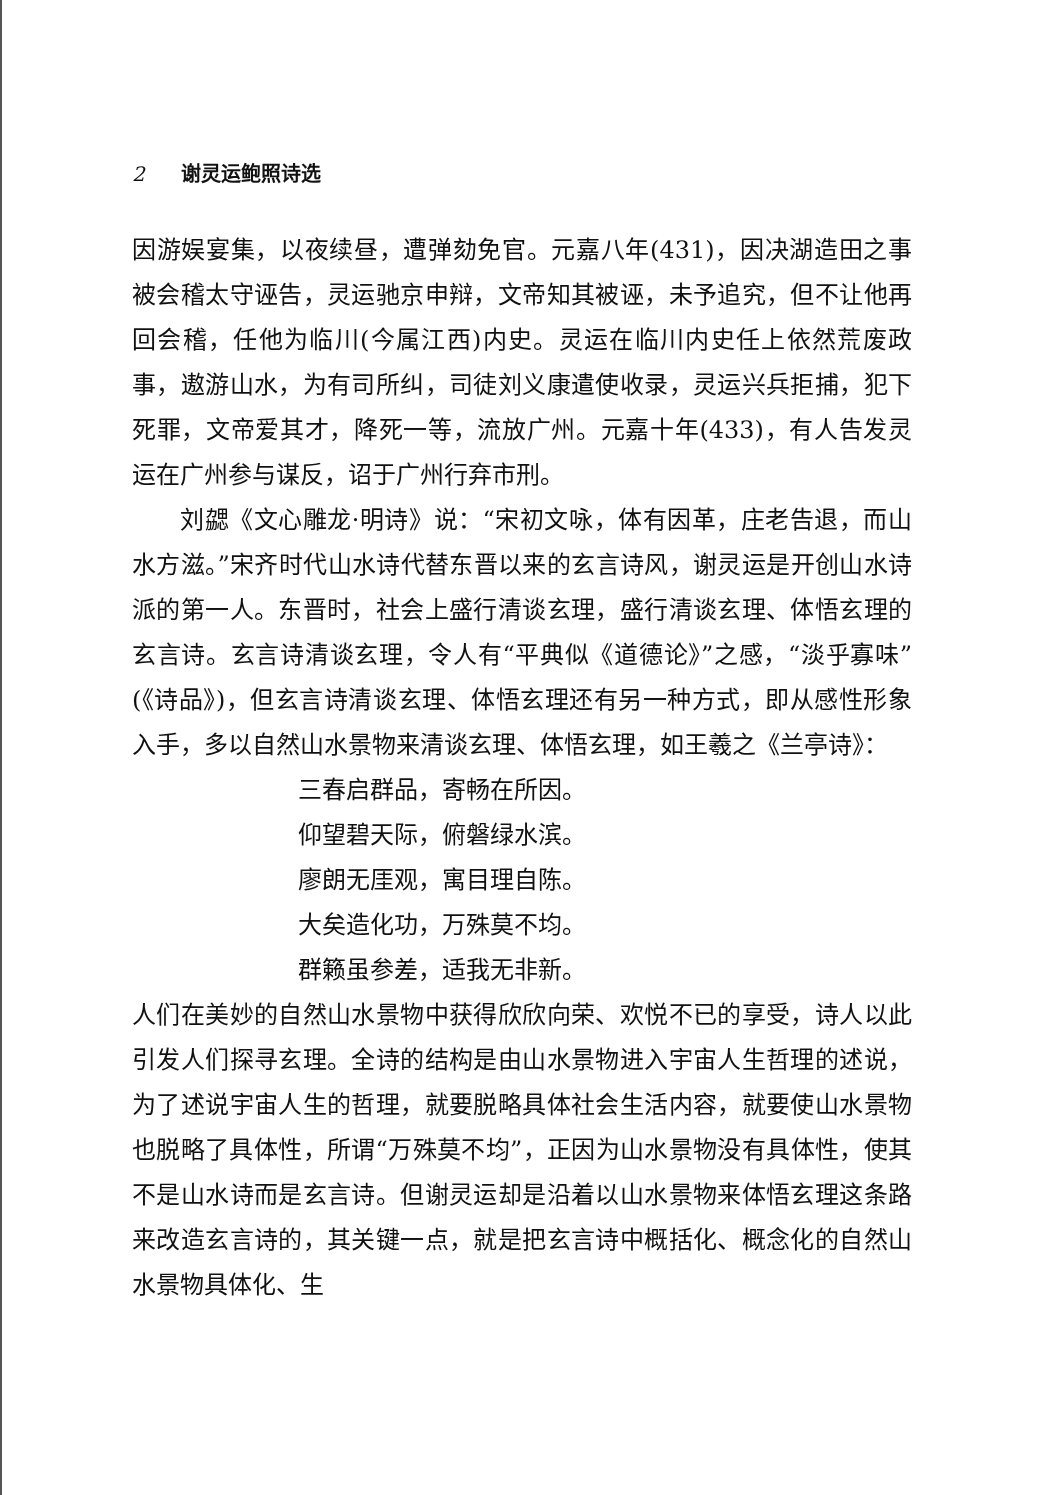2 谢灵运鲍照诗选
因游娱宴集，以夜续昼，遭弹劾免官。元嘉八年(431)，因决湖造田之事被会稽太守诬告，灵运驰京申辩，文帝知其被诬，未予追究，但不让他再回会稽，任他为临川(今属江西)内史。灵运在临川内史任上依然荒废政事，遨游山水，为有司所纠，司徒刘义康遣使收录，灵运兴兵拒捕，犯下死罪，文帝爱其才，降死一等，流放广州。元嘉十年(433)，有人告发灵运在广州参与谋反，诏于广州行弃市刑。
刘勰《文心雕龙·明诗》说：“宋初文咏，体有因革，庄老告退，而山水方滋。”宋齐时代山水诗代替东晋以来的玄言诗风，谢灵运是开创山水诗派的第一人。东晋时，社会上盛行清谈玄理，盛行清谈玄理、体悟玄理的玄言诗。玄言诗清谈玄理，令人有“平典似《道德论》”之感，“淡乎寡味”(《诗品》)，但玄言诗清谈玄理、体悟玄理还有另一种方式，即从感性形象入手，多以自然山水景物来清谈玄理、体悟玄理，如王羲之《兰亭诗》：
三春启群品，寄畅在所因。
仰望碧天际，俯磐绿水滨。
廖朗无厓观，寓目理自陈。
大矣造化功，万殊莫不均。
群籁虽参差，适我无非新。
人们在美妙的自然山水景物中获得欣欣向荣、欢悦不已的享受，诗人以此引发人们探寻玄理。全诗的结构是由山水景物进入宇宙人生哲理的述说，为了述说宇宙人生的哲理，就要脱略具体社会生活内容，就要使山水景物也脱略了具体性，所谓“万殊莫不均”，正因为山水景物没有具体性，使其不是山水诗而是玄言诗。但谢灵运却是沿着以山水景物来体悟玄理这条路来改造玄言诗的，其关键一点，就是把玄言诗中概括化、概念化的自然山水景物具体化、生